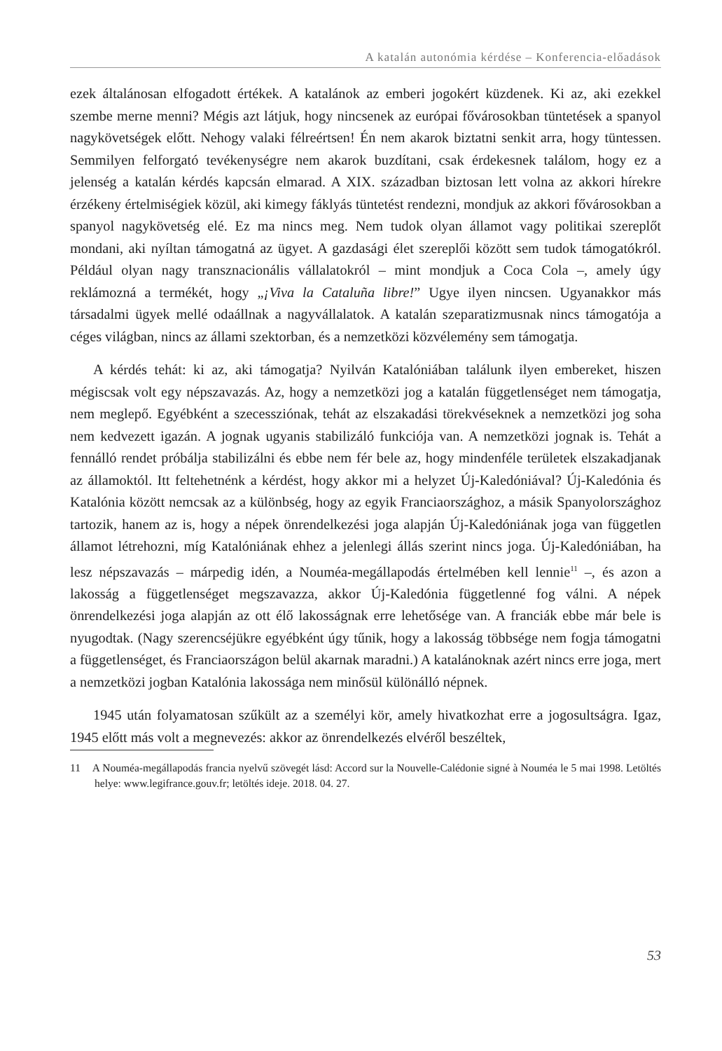A katalán autonómia kérdése – Konferencia-előadások
ezek általánosan elfogadott értékek. A katalánok az emberi jogokért küzdenek. Ki az, aki ezekkel szembe merne menni? Mégis azt látjuk, hogy nincsenek az európai fővárosokban tüntetések a spanyol nagykövetségek előtt. Nehogy valaki félreértsen! Én nem akarok biztatni senkit arra, hogy tüntessen. Semmilyen felforgató tevékenységre nem akarok buzdítani, csak érdekesnek találom, hogy ez a jelenség a katalán kérdés kapcsán elmarad. A XIX. században biztosan lett volna az akkori hírekre érzékeny értelmiségiek közül, aki kimegy fáklyás tüntetést rendezni, mondjuk az akkori fővárosokban a spanyol nagykövetség elé. Ez ma nincs meg. Nem tudok olyan államot vagy politikai szereplőt mondani, aki nyíltan támogatná az ügyet. A gazdasági élet szereplői között sem tudok támogatókról. Például olyan nagy transznacionális vállalatokról – mint mondjuk a Coca Cola –, amely úgy reklámozná a termékét, hogy „¡Viva la Cataluña libre!” Ugye ilyen nincsen. Ugyanakkor más társadalmi ügyek mellé odaállnak a nagyvállalatok. A katalán szeparatizmusnak nincs támogatója a céges világban, nincs az állami szektorban, és a nemzetközi közvélemény sem támogatja.
A kérdés tehát: ki az, aki támogatja? Nyilván Katalóniában találunk ilyen embereket, hiszen mégiscsak volt egy népszavazás. Az, hogy a nemzetközi jog a katalán függetlenséget nem támogatja, nem meglepő. Egyébként a szecessziónak, tehát az elszakadási törekvéseknek a nemzetközi jog soha nem kedvezett igazán. A jognak ugyanis stabilizáló funkciója van. A nemzetközi jognak is. Tehát a fennálló rendet próbálja stabilizálni és ebbe nem fér bele az, hogy mindenféle területek elszakadjanak az államoktól. Itt feltehetnénk a kérdést, hogy akkor mi a helyzet Új-Kaledóniával? Új-Kaledónia és Katalónia között nemcsak az a különbség, hogy az egyik Franciaországhoz, a másik Spanyolországhoz tartozik, hanem az is, hogy a népek önrendelkezési joga alapján Új-Kaledóniának joga van független államot létrehozni, míg Katalóniának ehhez a jelenlegi állás szerint nincs joga. Új-Kaledóniában, ha lesz népszavazás – márpedig idén, a Nouméa-megállapodás értelmében kell lennie<sup>11</sup> –, és azon a lakosság a függetlenséget megszavazza, akkor Új-Kaledónia függetlenné fog válni. A népek önrendelkezési joga alapján az ott élő lakosságnak erre lehetősége van. A franciák ebbe már bele is nyugodtak. (Nagy szerencséjükre egyébként úgy tűnik, hogy a lakosság többsége nem fogja támogatni a függetlenséget, és Franciaországon belül akarnak maradni.) A katalánoknak azért nincs erre joga, mert a nemzetközi jogban Katalónia lakossága nem minősül különálló népnek.
1945 után folyamatosan szűkült az a személyi kör, amely hivatkozhat erre a jogosultságra. Igaz, 1945 előtt más volt a megnevezés: akkor az önrendelkezés elvéről beszéltek,
11 A Nouméa-megállapodás francia nyelvű szövegét lásd: Accord sur la Nouvelle-Calédonie signé à Nouméa le 5 mai 1998. Letöltés helye: www.legifrance.gouv.fr; letöltés ideje. 2018. 04. 27.
53